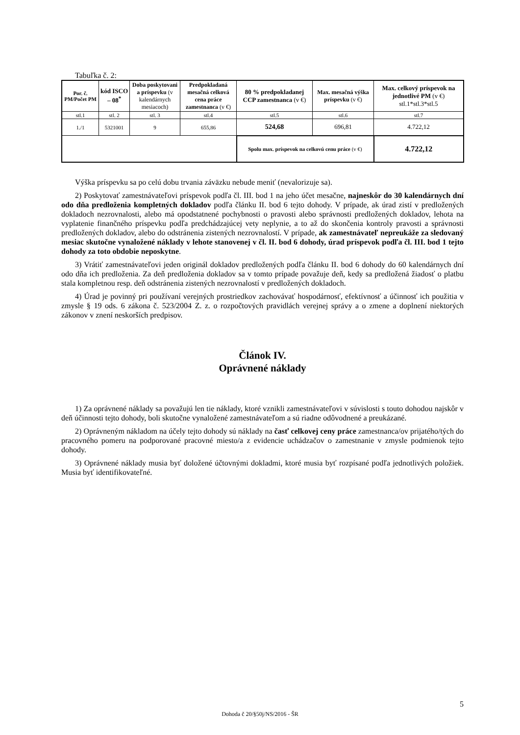Tabuľka č. 2:
| Por. č. PM/Počet PM | kód ISCO – 08<sup>*</sup> | Doba poskytovani a príspevku (v kalendárnych mesiacoch) | Predpokladaná mesačná celková cena práce zamestnanca (v €) | 80 % predpokladanej CCP zamestnanca (v €) | Max. mesačná výška príspevku (v €) | Max. celkový príspevok na jednotlivé PM (v €) stl.1*stl.3*stl.5 |
| --- | --- | --- | --- | --- | --- | --- |
| stl.1 | stl. 2 | stl. 3 | stl.4 | stl.5 | stl.6 | stl.7 |
| 1./1 | 5321001 | 9 | 655,86 | 524,68 | 696,81 | 4.722,12 |
| | | | | Spolu max. príspevok na celkovú cenu práce (v €) | | 4.722,12 |
Výška príspevku sa po celú dobu trvania záväzku nebude meniť (nevalorizuje sa).
2) Poskytovať zamestnávateľovi príspevok podľa čl. III. bod 1 na jeho účet mesačne, najneskôr do 30 kalendárnych dní odo dňa predloženia kompletných dokladov podľa článku II. bod 6 tejto dohody. V prípade, ak úrad zistí v predložených dokladoch nezrovnalosti, alebo má opodstatnené pochybnosti o pravosti alebo správnosti predložených dokladov, lehota na vyplatenie finančného príspevku podľa predchádzajúcej vety neplynie, a to až do skončenia kontroly pravosti a správnosti predložených dokladov, alebo do odstránenia zistených nezrovnalostí. V prípade, ak zamestnávateľ nepreukáže za sledovaný mesiac skutočne vynaložené náklady v lehote stanovenej v čl. II. bod 6 dohody, úrad príspevok podľa čl. III. bod 1 tejto dohody za toto obdobie neposkytne.
3) Vrátiť zamestnávateľovi jeden originál dokladov predložených podľa článku II. bod 6 dohody do 60 kalendárnych dní odo dňa ich predloženia. Za deň predloženia dokladov sa v tomto prípade považuje deň, kedy sa predložená žiadosť o platbu stala kompletnou resp. deň odstránenia zistených nezrovnalostí v predložených dokladoch.
4) Úrad je povinný pri používaní verejných prostriedkov zachovávať hospodárnosť, efektívnosť a účinnosť ich použitia v zmysle § 19 ods. 6 zákona č. 523/2004 Z. z. o rozpočtových pravidlách verejnej správy a o zmene a doplnení niektorých zákonov v znení neskorších predpisov.
Článok IV.
Oprávnené náklady
1) Za oprávnené náklady sa považujú len tie náklady, ktoré vznikli zamestnávateľovi v súvislosti s touto dohodou najskôr v deň účinnosti tejto dohody, boli skutočne vynaložené zamestnávateľom a sú riadne odôvodnené a preukázané.
2) Oprávneným nákladom na účely tejto dohody sú náklady na časť celkovej ceny práce zamestnanca/ov prijatého/tých do pracovného pomeru na podporované pracovné miesto/a z evidencie uchádzačov o zamestnanie v zmysle podmienok tejto dohody.
3) Oprávnené náklady musia byť doložené účtovnými dokladmi, ktoré musia byť rozpísané podľa jednotlivých položiek. Musia byť identifikovateľné.
5
Dohoda č 20/§50j/NS/2016 - ŠR